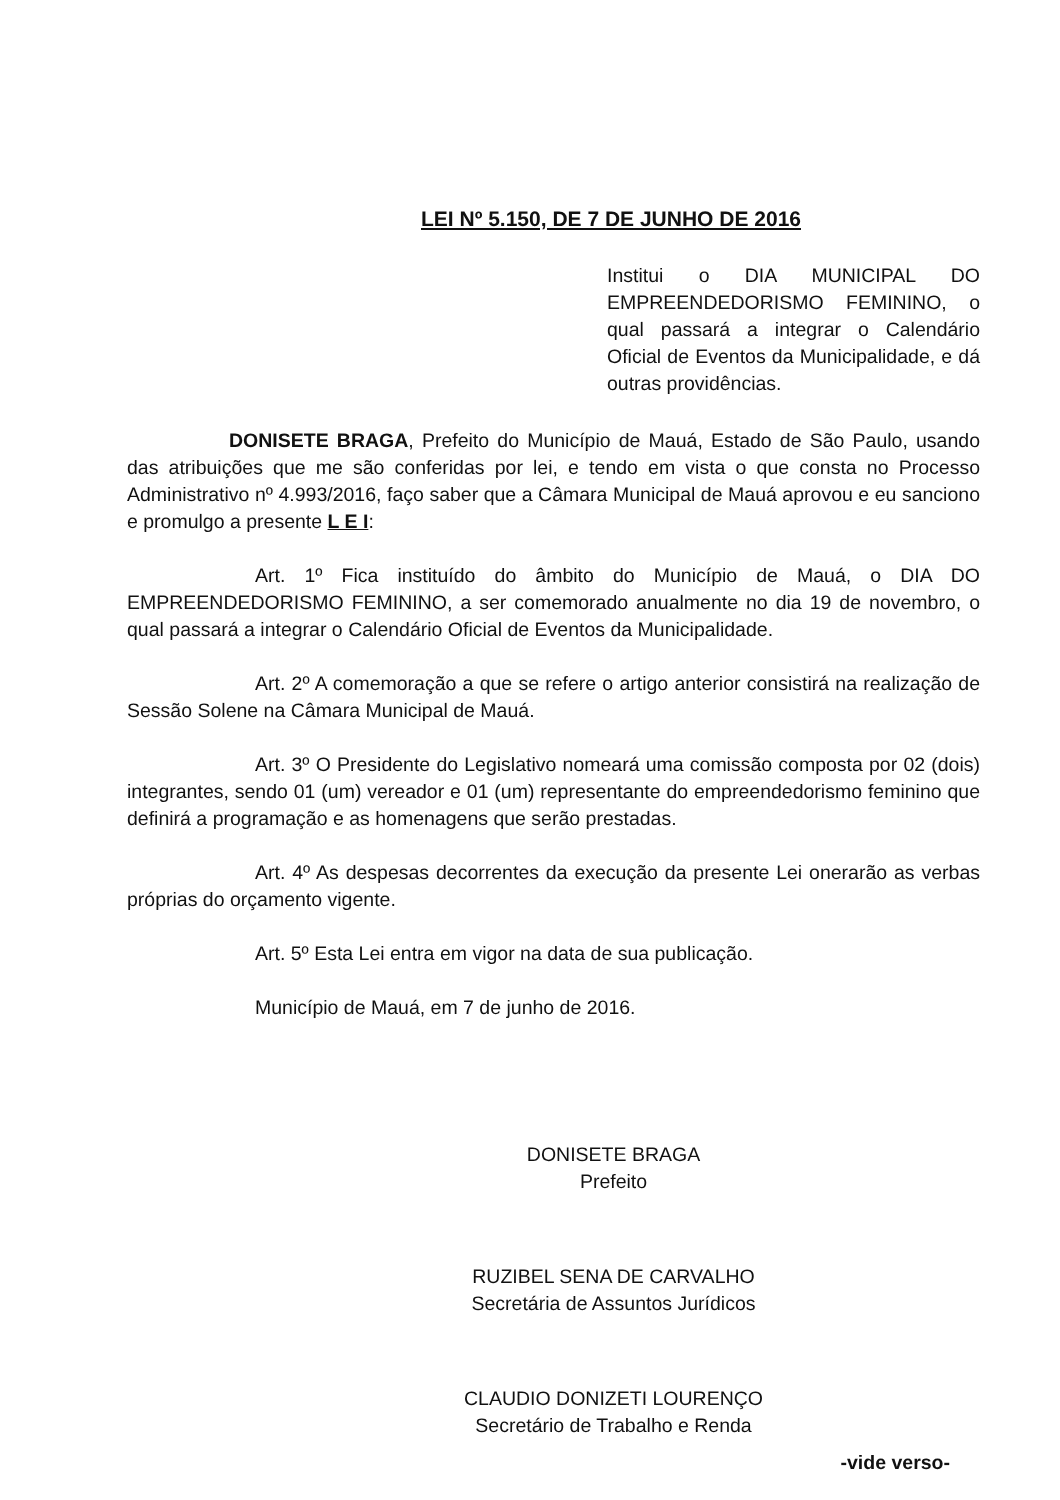LEI Nº 5.150, DE 7 DE JUNHO DE 2016
Institui o DIA MUNICIPAL DO EMPREENDEDORISMO FEMININO, o qual passará a integrar o Calendário Oficial de Eventos da Municipalidade, e dá outras providências.
DONISETE BRAGA, Prefeito do Município de Mauá, Estado de São Paulo, usando das atribuições que me são conferidas por lei, e tendo em vista o que consta no Processo Administrativo nº 4.993/2016, faço saber que a Câmara Municipal de Mauá aprovou e eu sanciono e promulgo a presente L E I:
Art. 1º Fica instituído do âmbito do Município de Mauá, o DIA DO EMPREENDEDORISMO FEMININO, a ser comemorado anualmente no dia 19 de novembro, o qual passará a integrar o Calendário Oficial de Eventos da Municipalidade.
Art. 2º A comemoração a que se refere o artigo anterior consistirá na realização de Sessão Solene na Câmara Municipal de Mauá.
Art. 3º O Presidente do Legislativo nomeará uma comissão composta por 02 (dois) integrantes, sendo 01 (um) vereador e 01 (um) representante do empreendedorismo feminino que definirá a programação e as homenagens que serão prestadas.
Art. 4º As despesas decorrentes da execução da presente Lei onerarão as verbas próprias do orçamento vigente.
Art. 5º Esta Lei entra em vigor na data de sua publicação.
Município de Mauá, em 7 de junho de 2016.
DONISETE BRAGA
Prefeito
RUZIBEL SENA DE CARVALHO
Secretária de Assuntos Jurídicos
CLAUDIO DONIZETI LOURENÇO
Secretário de Trabalho e Renda
-vide verso-